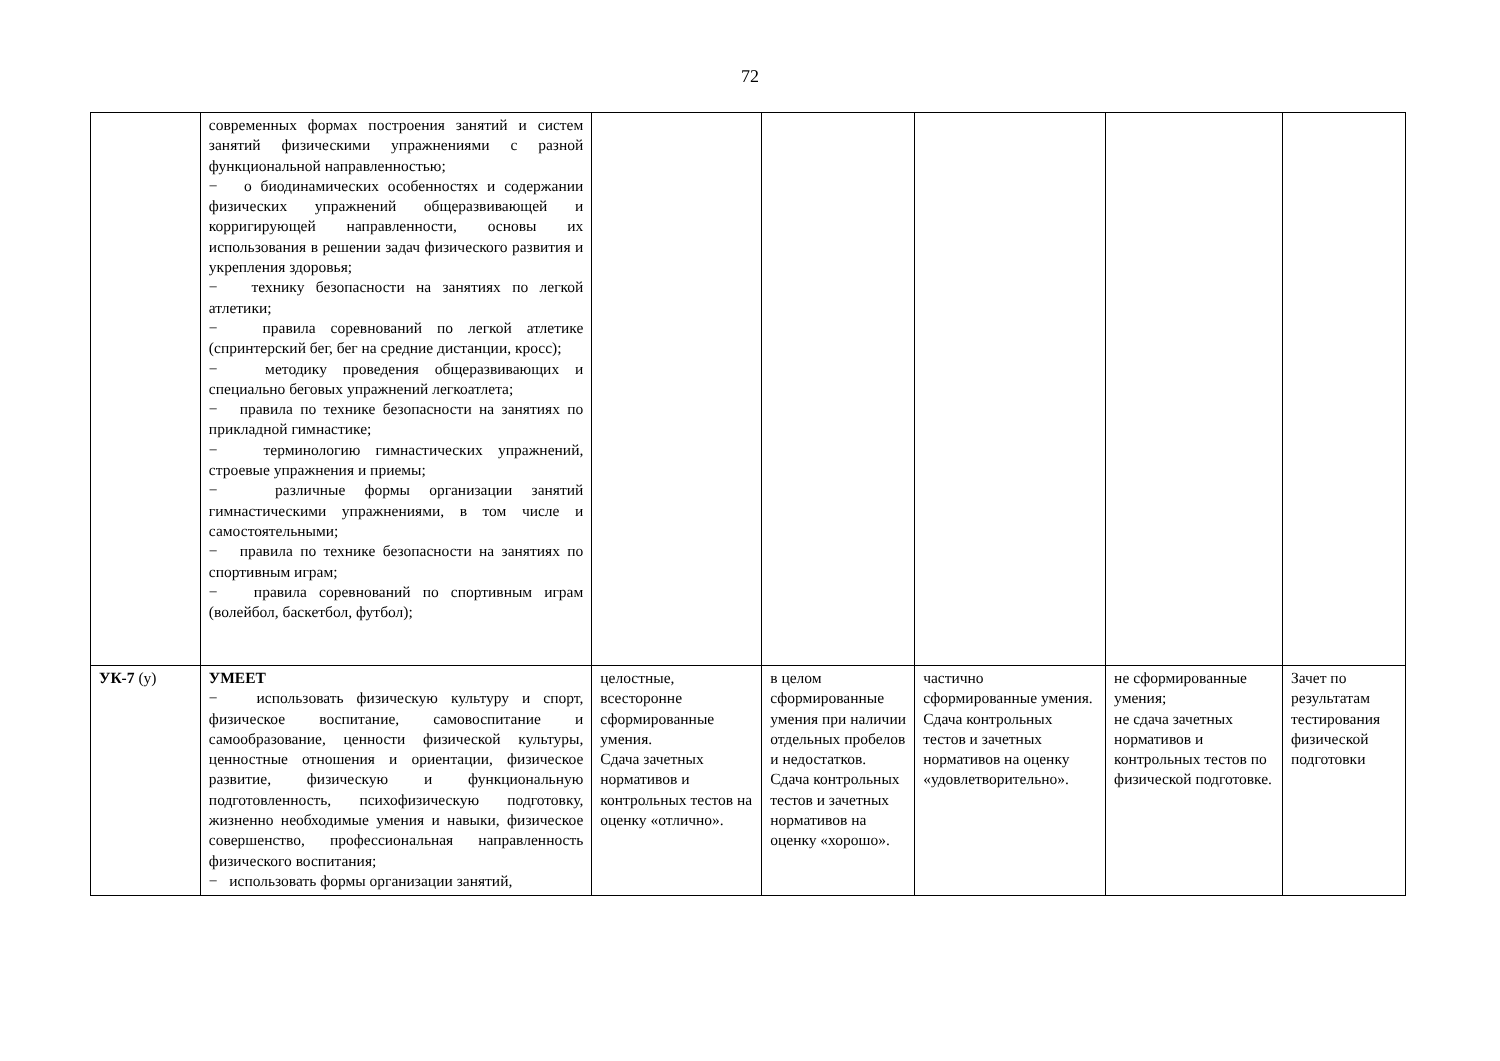72
| | современных формах построения занятий и систем занятий физическими упражнениями с разной функциональной направленностью; − о биодинамических особенностях и содержании физических упражнений общеразвивающей и корригирующей направленности, основы их использования в решении задач физического развития и укрепления здоровья; − технику безопасности на занятиях по легкой атлетики; − правила соревнований по легкой атлетике (спринтерский бег, бег на средние дистанции, кросс); − методику проведения общеразвивающих и специально беговых упражнений легкоатлета; − правила по технике безопасности на занятиях по прикладной гимнастике; − терминологию гимнастических упражнений, строевые упражнения и приемы; − различные формы организации занятий гимнастическими упражнениями, в том числе и самостоятельными; − правила по технике безопасности на занятиях по спортивным играм; − правила соревнований по спортивным играм (волейбол, баскетбол, футбол); | | | | | |
| УК-7 (у) | УМЕЕТ − использовать физическую культуру и спорт, физическое воспитание, самовоспитание и самообразование, ценности физической культуры, ценностные отношения и ориентации, физическое развитие, физическую и функциональную подготовленность, психофизическую подготовку, жизненно необходимые умения и навыки, физическое совершенство, профессиональная направленность физического воспитания; − использовать формы организации занятий, | целостные, всесторонне сформированные умения. Сдача зачетных нормативов и контрольных тестов на оценку «отлично». | в целом сформированные умения при наличии отдельных пробелов и недостатков. Сдача контрольных тестов и зачетных нормативов на оценку «хорошо». | частично сформированные умения. Сдача контрольных тестов и зачетных нормативов на оценку «удовлетворительно». | не сформированные умения; не сдача зачетных нормативов и контрольных тестов по физической подготовке. | Зачет по результатам тестирования физической подготовки |